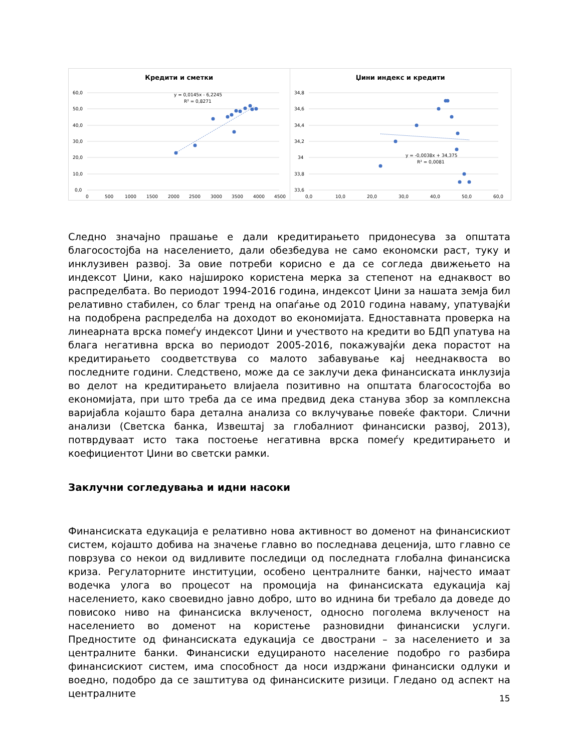Кредити и сметки
60,0
50,0
40,0
30,0
20,0
10,0
0,0
0
500
1000
1500
2000
2500
3000
3500
4000
4500
y = 0,0145x - 6,2245
R² = 0,8271
Џини индекс и кредити
34,8
34,6
34,4
34,2
34
33,8
33,6
0,0
10,0
20,0
30,0
40,0
50,0
60,0
y = -0,0038x + 34,375
R² = 0,0081
Следно значајно прашање е дали кредитирањето придонесува за општата благосостојба на населението, дали обезбедува не само економски раст, туку и инклузивен развој. За овие потреби корисно е да се согледа движењето на индексот Џини, како најшироко користена мерка за степенот на еднаквост во распределбата. Во периодот 1994-2016 година, индексот Џини за нашата земја бил релативно стабилен, со благ тренд на опаѓање од 2010 година наваму, упатувајќи на подобрена распределба на доходот во економијата. Едноставната проверка на линеарната врска помеѓу индексот Џини и учеството на кредити во БДП упатува на блага негативна врска во периодот 2005-2016, покажувајќи дека порастот на кредитирањето соодветствува со малото забавување кај нееднаквоста во последните години. Следствено, може да се заклучи дека финансиската инклузија во делот на кредитирањето влијаела позитивно на општата благосостојба во економијата, при што треба да се има предвид дека станува збор за комплексна варијабла којашто бара детална анализа со вклучување повеќе фактори. Слични анализи (Светска банка, Извештај за глобалниот финансиски развој, 2013), потврдуваат исто така постоење негативна врска помеѓу кредитирањето и коефициентот Џини во светски рамки.
Заклучни согледувања и идни насоки
Финансиската едукација е релативно нова активност во доменот на финансискиот систем, којашто добива на значење главно во последнава деценија, што главно се поврзува со некои од видливите последици од последната глобална финансиска криза. Регулаторните институции, особено централните банки, најчесто имаат водечка улога во процесот на промоција на финансиската едукација кај населението, како своевидно јавно добро, што во иднина би требало да доведе до повисоко ниво на финансиска вклученост, односно поголема вклученост на населението во доменот на користење разновидни финансиски услуги. Предностите од финансиската едукација се двострани – за населението и за централните банки. Финансиски едуцираното население подобро го разбира финансискиот систем, има способност да носи издржани финансиски одлуки и воедно, подобро да се заштитува од финансиските ризици. Гледано од аспект на централните
15